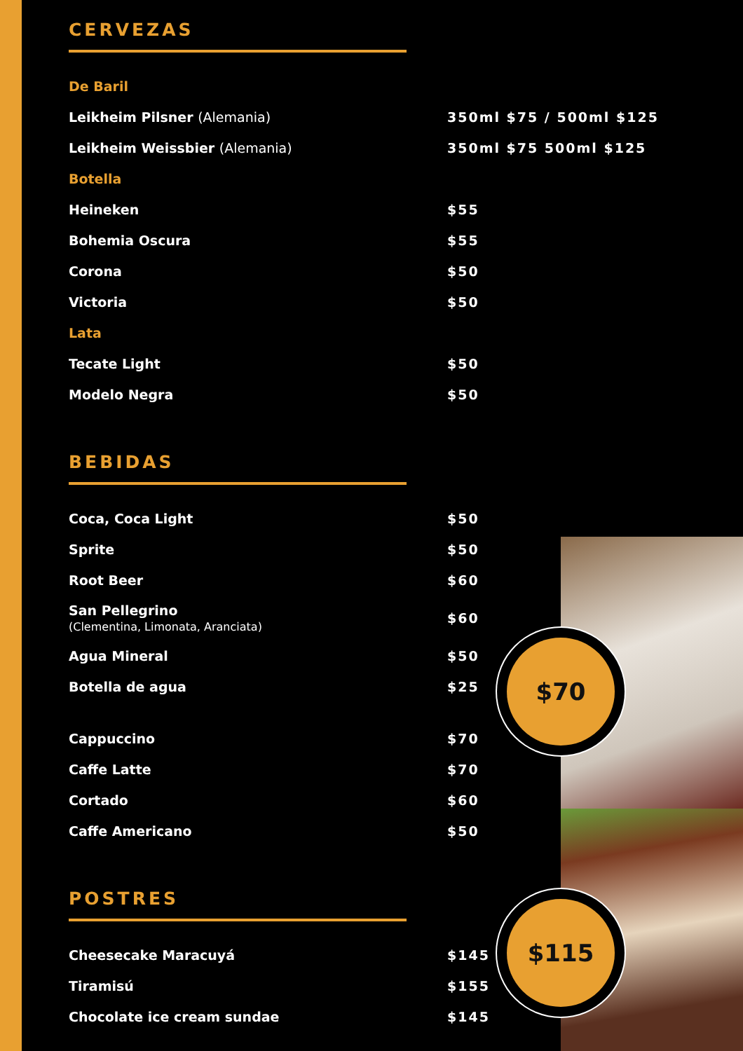$70
$115
CERVEZAS
De Baril
Leikheim Pilsner (Alemania) 350ml $75 / 500ml $125
Leikheim Weissbier (Alemania) 350ml $75 500ml $125
Botella
Heineken $55
Bohemia Oscura $55
Corona $50
Victoria $50
Lata
Tecate Light $50
Modelo Negra $50
BEBIDAS
Coca, Coca Light $50
Sprite $50
Root Beer $60
San Pellegrino
(Clementina, Limonata, Aranciata) $60
Agua Mineral $50
Botella de agua $25
Cappuccino $70
Caffe Latte $70
Cortado $60
Caffe Americano $50
POSTRES
Cheesecake Maracuyá $145
Tiramisú $155
Chocolate ice cream sundae $145